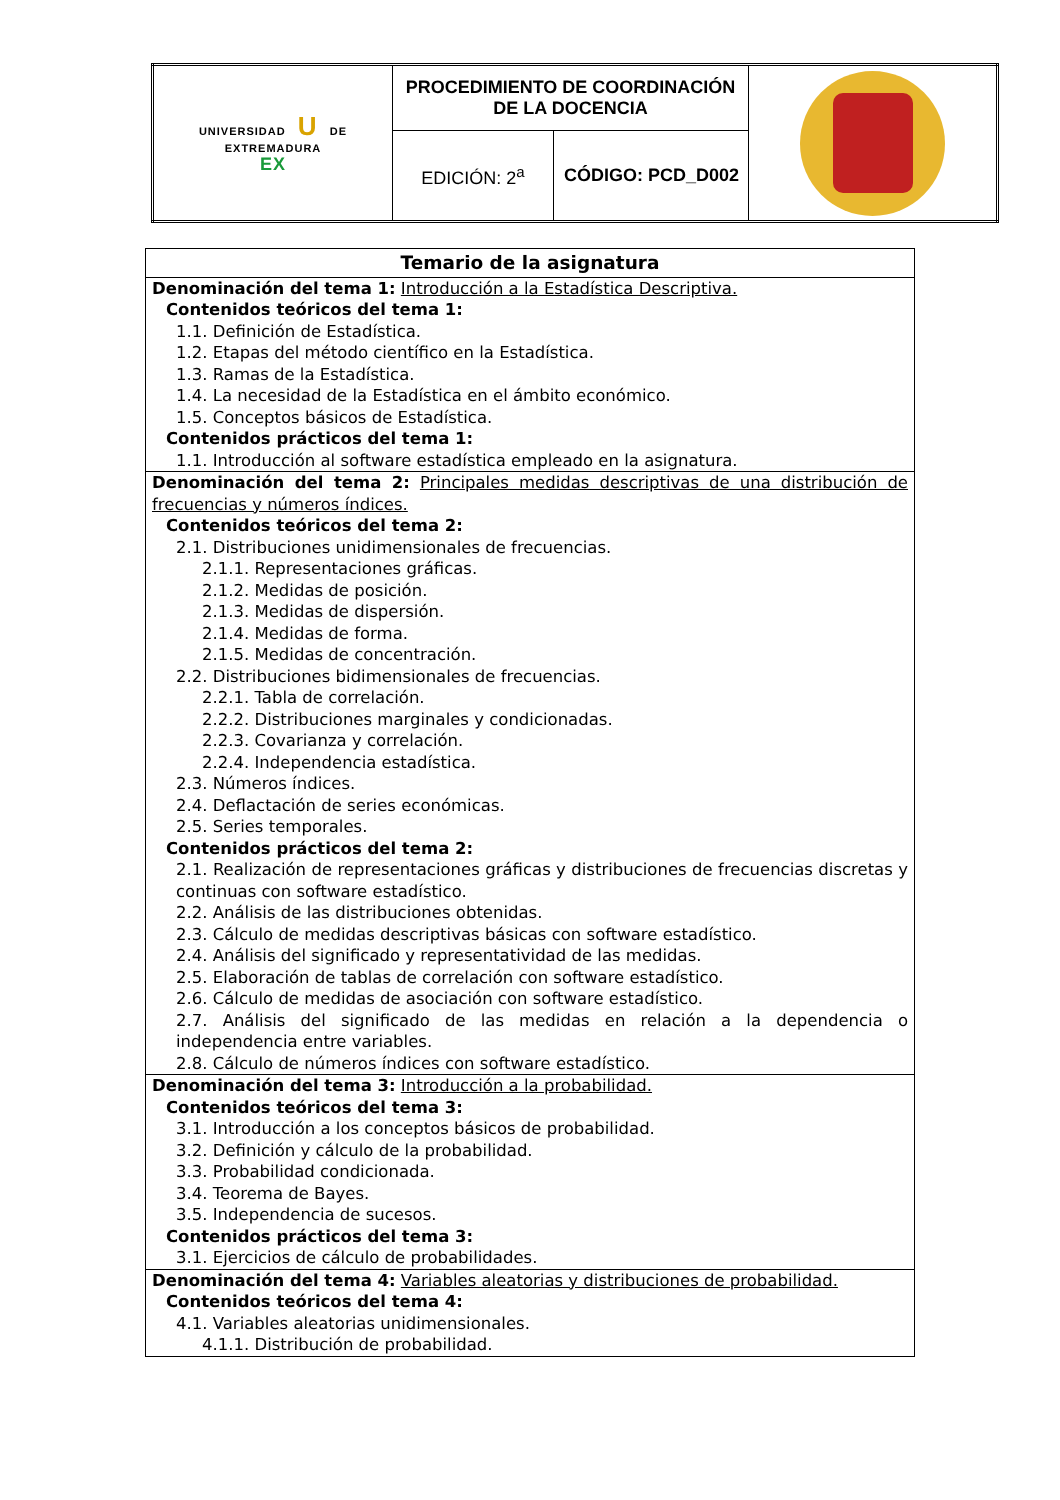| UNIVERSIDAD U DE EXTREMADURA EX | PROCEDIMIENTO DE COORDINACIÓN DE LA DOCENCIA | | |
| | EDICIÓN: 2<sup>a</sup> | CÓDIGO: PCD_D002 | |
| Temario de la asignatura |
| --- |
| Denominación del tema 1: Introducción a la Estadística Descriptiva. Contenidos teóricos del tema 1: 1.1. Definición de Estadística. 1.2. Etapas del método científico en la Estadística. 1.3. Ramas de la Estadística. 1.4. La necesidad de la Estadística en el ámbito económico. 1.5. Conceptos básicos de Estadística. Contenidos prácticos del tema 1: 1.1. Introducción al software estadística empleado en la asignatura. |
| Denominación del tema 2: Principales medidas descriptivas de una distribución de frecuencias y números índices. Contenidos teóricos del tema 2: 2.1. Distribuciones unidimensionales de frecuencias. 2.1.1. Representaciones gráficas. 2.1.2. Medidas de posición. 2.1.3. Medidas de dispersión. 2.1.4. Medidas de forma. 2.1.5. Medidas de concentración. 2.2. Distribuciones bidimensionales de frecuencias. 2.2.1. Tabla de correlación. 2.2.2. Distribuciones marginales y condicionadas. 2.2.3. Covarianza y correlación. 2.2.4. Independencia estadística. 2.3. Números índices. 2.4. Deflactación de series económicas. 2.5. Series temporales. Contenidos prácticos del tema 2: 2.1. Realización de representaciones gráficas y distribuciones de frecuencias discretas y continuas con software estadístico. 2.2. Análisis de las distribuciones obtenidas. 2.3. Cálculo de medidas descriptivas básicas con software estadístico. 2.4. Análisis del significado y representatividad de las medidas. 2.5. Elaboración de tablas de correlación con software estadístico. 2.6. Cálculo de medidas de asociación con software estadístico. 2.7. Análisis del significado de las medidas en relación a la dependencia o independencia entre variables. 2.8. Cálculo de números índices con software estadístico. |
| Denominación del tema 3: Introducción a la probabilidad. Contenidos teóricos del tema 3: 3.1. Introducción a los conceptos básicos de probabilidad. 3.2. Definición y cálculo de la probabilidad. 3.3. Probabilidad condicionada. 3.4. Teorema de Bayes. 3.5. Independencia de sucesos. Contenidos prácticos del tema 3: 3.1. Ejercicios de cálculo de probabilidades. |
| Denominación del tema 4: Variables aleatorias y distribuciones de probabilidad. Contenidos teóricos del tema 4: 4.1. Variables aleatorias unidimensionales. 4.1.1. Distribución de probabilidad. |